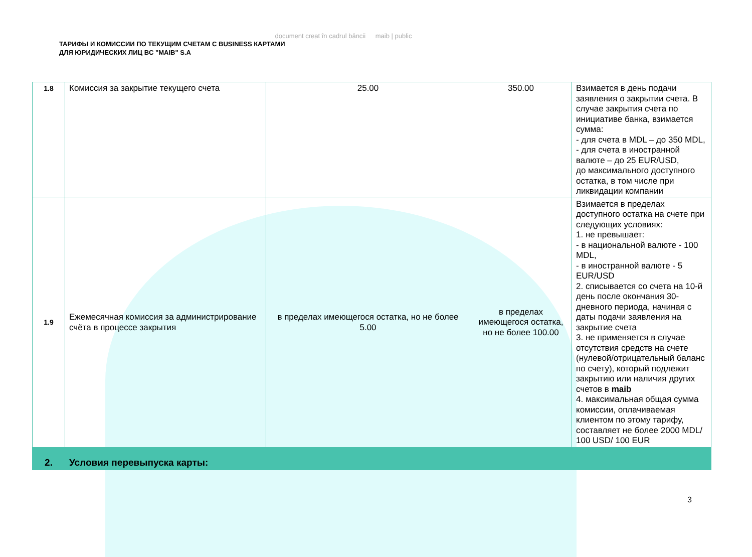document creat în cadrul băncii maib | public
ТАРИФЫ И КОМИССИИ ПО ТЕКУЩИМ СЧЕТАМ С BUSINESS КАРТАМИ
ДЛЯ ЮРИДИЧЕСКИХ ЛИЦ BC "MAIB" S.A
| 1.8 | Комиссия за закрытие текущего счета | 25.00 | 350.00 | Взимается в день подачи заявления о закрытии счета. В случае закрытия счета по инициативе банка, взимается сумма: - для счета в MDL – до 350 MDL, - для счета в иностранной валюте – до 25 EUR/USD, до максимального доступного остатка, в том числе при ликвидации компании |
| 1.9 | Ежемесячная комиссия за администрирование счёта в процессе закрытия | в пределах имеющегося остатка, но не более 5.00 | в пределах имеющегося остатка, но не более 100.00 | Взимается в пределах доступного остатка на счете при следующих условиях: 1. не превышает: - в национальной валюте - 100 MDL, - в иностранной валюте - 5 EUR/USD 2. списывается со счета на 10-й день после окончания 30-дневного периода, начиная с даты подачи заявления на закрытие счета 3. не применяется в случае отсутствия средств на счете (нулевой/отрицательный баланс по счету), который подлежит закрытию или наличия других счетов в maib 4. максимальная общая сумма комиссии, оплачиваемая клиентом по этому тарифу, составляет не более 2000 MDL/ 100 USD/ 100 EUR |
| 2. | Условия перевыпуска карты: | | | |
3